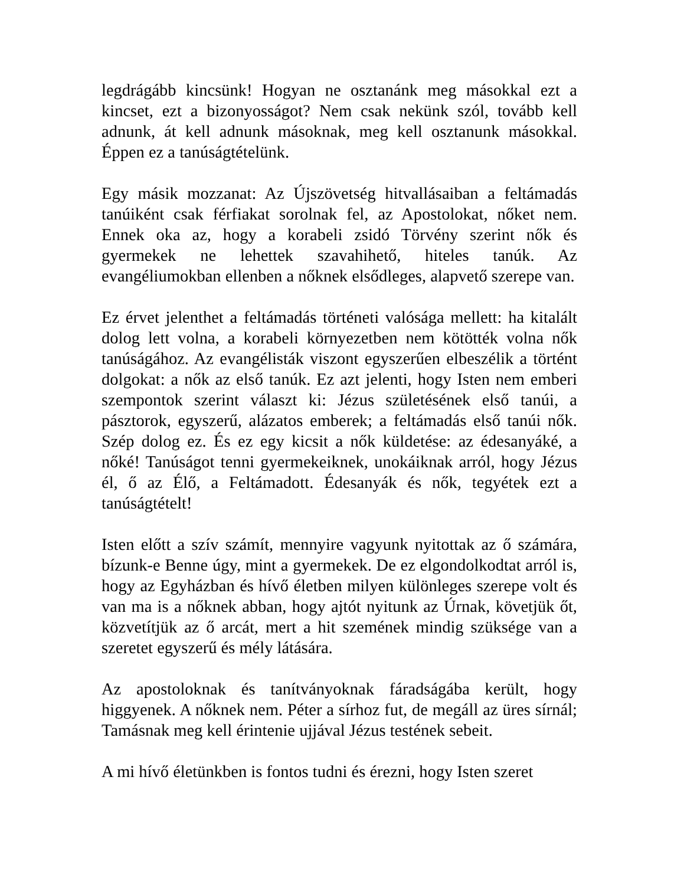legdrágább kincsünk! Hogyan ne osztanánk meg másokkal ezt a kincset, ezt a bizonyosságot? Nem csak nekünk szól, tovább kell adnunk, át kell adnunk másoknak, meg kell osztanunk másokkal. Éppen ez a tanúságtételünk.
Egy másik mozzanat: Az Újszövetség hitvallásaiban a feltámadás tanúiként csak férfiakat sorolnak fel, az Apostolokat, nőket nem. Ennek oka az, hogy a korabeli zsidó Törvény szerint nők és gyermekek ne lehettek szavahihető, hiteles tanúk. Az evangéliumokban ellenben a nőknek elsődleges, alapvető szerepe van.
Ez érvet jelenthet a feltámadás történeti valósága mellett: ha kitalált dolog lett volna, a korabeli környezetben nem kötötték volna nők tanúságához. Az evangélisták viszont egyszerűen elbeszélik a történt dolgokat: a nők az első tanúk. Ez azt jelenti, hogy Isten nem emberi szempontok szerint választ ki: Jézus születésének első tanúi, a pásztorok, egyszerű, alázatos emberek; a feltámadás első tanúi nők. Szép dolog ez. És ez egy kicsit a nők küldetése: az édesanyáké, a nőké! Tanúságot tenni gyermekeiknek, unokáiknak arról, hogy Jézus él, ő az Élő, a Feltámadott. Édesanyák és nők, tegyétek ezt a tanúságtételt!
Isten előtt a szív számít, mennyire vagyunk nyitottak az ő számára, bízunk-e Benne úgy, mint a gyermekek. De ez elgondolkodtat arról is, hogy az Egyházban és hívő életben milyen különleges szerepe volt és van ma is a nőknek abban, hogy ajtót nyitunk az Úrnak, követjük őt, közvetítjük az ő arcát, mert a hit szemének mindig szüksége van a szeretet egyszerű és mély látására.
Az apostoloknak és tanítványoknak fáradságába került, hogy higgyenek. A nőknek nem. Péter a sírhoz fut, de megáll az üres sírnál; Tamásnak meg kell érintenie ujjával Jézus testének sebeit.
A mi hívő életünkben is fontos tudni és érezni, hogy Isten szeret